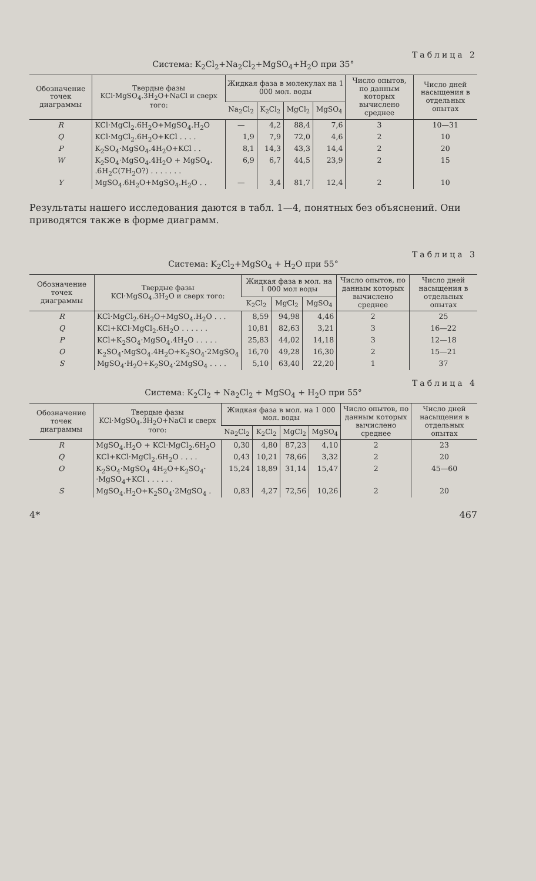Таблица 2
Система: K<sub>2</sub>Cl<sub>2</sub>+Na<sub>2</sub>Cl<sub>2</sub>+MgSO<sub>4</sub>+H<sub>2</sub>O при 35°
| Обозначение точек диаграммы | Твердые фазы KCl·MgSO<sub>4</sub>.3H<sub>2</sub>O+NaCl и сверх того: | Жидкая фаза в молекулах на 1 000 мол. воды | | | | Число опытов, по данным которых вычислено среднее | Число дней насыщения в отдельных опытах |
| --- | --- | --- | --- | --- | --- | --- | --- |
| | | Na<sub>2</sub>Cl<sub>2</sub> | K<sub>2</sub>Cl<sub>2</sub> | MgCl<sub>2</sub> | MgSO<sub>4</sub> | | |
| R | KCl·MgCl<sub>2</sub>.6H<sub>2</sub>O+MgSO<sub>4</sub>.H<sub>2</sub>O | — | 4,2 | 88,4 | 7,6 | 3 | 10—31 |
| Q | KCl·MgCl<sub>2</sub>.6H<sub>2</sub>O+KCl . . . . | 1,9 | 7,9 | 72,0 | 4,6 | 2 | 10 |
| P | K<sub>2</sub>SO<sub>4</sub>·MgSO<sub>4</sub>.4H<sub>2</sub>O+KCl . . | 8,1 | 14,3 | 43,3 | 14,4 | 2 | 20 |
| W | K<sub>2</sub>SO<sub>4</sub>·MgSO<sub>4</sub>.4H<sub>2</sub>O + MgSO<sub>4</sub>. .6H<sub>2</sub>C(7H<sub>2</sub>O?) . . . . . . . | 6,9 | 6,7 | 44,5 | 23,9 | 2 | 15 |
| Y | MgSO<sub>4</sub>.6H<sub>2</sub>O+MgSO<sub>4</sub>.H<sub>2</sub>O . . | — | 3,4 | 81,7 | 12,4 | 2 | 10 |
Результаты нашего исследования даются в табл. 1—4, понятных без объяснений. Они приводятся также в форме диаграмм.
Таблица 3
Система: K<sub>2</sub>Cl<sub>2</sub>+MgSO<sub>4</sub> + H<sub>2</sub>O при 55°
| Обозначение точек диаграммы | Твердые фазы KCl·MgSO<sub>4</sub>.3H<sub>2</sub>O и сверх того: | Жидкая фаза в мол. на 1 000 мол воды | | | Число опытов, по данным которых вычислено среднее | Число дней насыщения в отдельных опытах |
| --- | --- | --- | --- | --- | --- | --- |
| | | K<sub>2</sub>Cl<sub>2</sub> | MgCl<sub>2</sub> | MgSO<sub>4</sub> | | |
| R | KCl·MgCl<sub>2</sub>.6H<sub>2</sub>O+MgSO<sub>4</sub>.H<sub>2</sub>O . . . | 8,59 | 94,98 | 4,46 | 2 | 25 |
| Q | KCl+KCl·MgCl<sub>2</sub>.6H<sub>2</sub>O . . . . . . | 10,81 | 82,63 | 3,21 | 3 | 16—22 |
| P | KCl+K<sub>2</sub>SO<sub>4</sub>·MgSO<sub>4</sub>.4H<sub>2</sub>O . . . . . | 25,83 | 44,02 | 14,18 | 3 | 12—18 |
| O | K<sub>2</sub>SO<sub>4</sub>·MgSO<sub>4</sub>.4H<sub>2</sub>O+K<sub>2</sub>SO<sub>4</sub>·2MgSO<sub>4</sub> | 16,70 | 49,28 | 16,30 | 2 | 15—21 |
| S | MgSO<sub>4</sub>·H<sub>2</sub>O+K<sub>2</sub>SO<sub>4</sub>·2MgSO<sub>4</sub> . . . . | 5,10 | 63,40 | 22,20 | 1 | 37 |
Таблица 4
Система: K<sub>2</sub>Cl<sub>2</sub> + Na<sub>2</sub>Cl<sub>2</sub> + MgSO<sub>4</sub> + H<sub>2</sub>O при 55°
| Обозначение точек диаграммы | Твердые фазы KCl·MgSO<sub>4</sub>.3H<sub>2</sub>O+NaCl и сверх того: | Жидкая фаза в мол. на 1 000 мол. воды | | | | Число опытов, по данным которых вычислено среднее | Число дней насыщения в отдельных опытах |
| --- | --- | --- | --- | --- | --- | --- | --- |
| | | Na<sub>2</sub>Cl<sub>2</sub> | K<sub>2</sub>Cl<sub>2</sub> | MgCl<sub>2</sub> | MgSO<sub>4</sub> | | |
| R | MgSO<sub>4</sub>.H<sub>2</sub>O + KCl·MgCl<sub>2</sub>.6H<sub>2</sub>O | 0,30 | 4,80 | 87,23 | 4,10 | 2 | 23 |
| Q | KCl+KCl·MgCl<sub>2</sub>.6H<sub>2</sub>O . . . . | 0,43 | 10,21 | 78,66 | 3,32 | 2 | 20 |
| O | K<sub>2</sub>SO<sub>4</sub>·MgSO<sub>4</sub> 4H<sub>2</sub>O+K<sub>2</sub>SO<sub>4</sub>· ·MgSO<sub>4</sub>+KCl . . . . . . | 15,24 | 18,89 | 31,14 | 15,47 | 2 | 45—60 |
| S | MgSO<sub>4</sub>.H<sub>2</sub>O+K<sub>2</sub>SO<sub>4</sub>·2MgSO<sub>4</sub> . | 0,83 | 4,27 | 72,56 | 10,26 | 2 | 20 |
4* 467